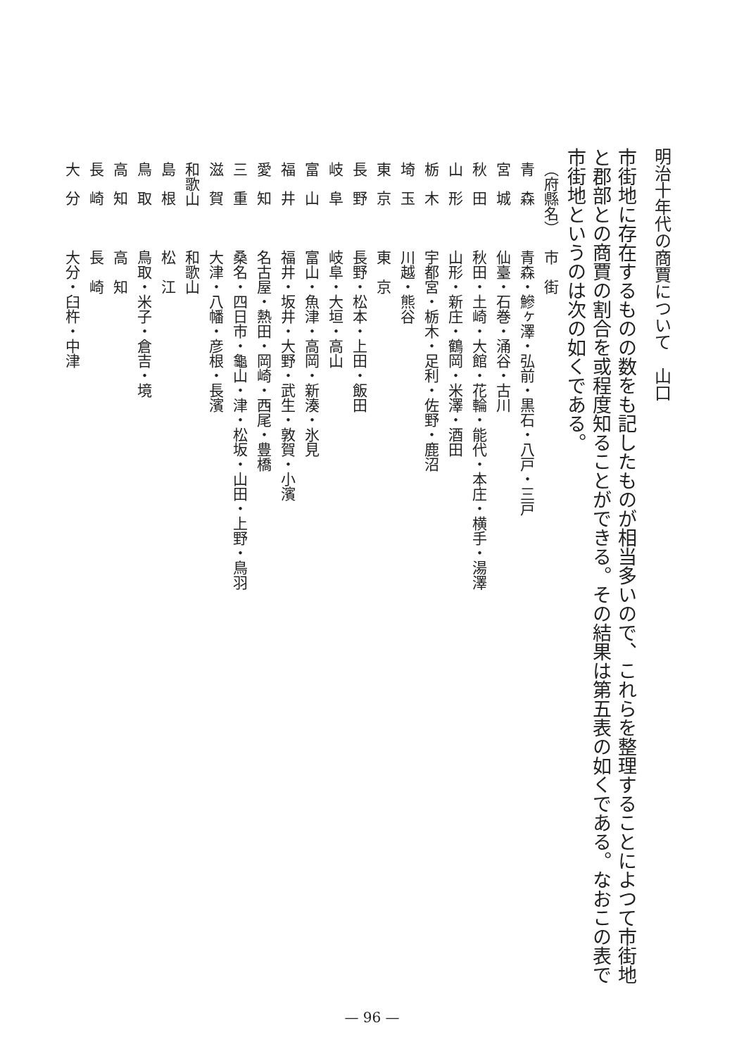明治十年代の商賈について　山口
市街地に存在するものの数をも記したものが相当多いので、これらを整理することによつて市街地と郡部との商賈の割合を或程度知ることができる。その結果は第五表の如くである。なおこの表で市街地というのは次の如くである。
| （府縣名） | 市 街 |
| --- | --- |
| 青森 | 青森・鰺ヶ澤・弘前・黒石・八戸・三戸 |
| 宮城 | 仙臺・石巻・涌谷・古川 |
| 秋田 | 秋田・土崎・大館・花輪・能代・本庄・横手・湯澤 |
| 山形 | 山形・新庄・鶴岡・米澤・酒田 |
| 栃木 | 宇都宮・栃木・足利・佐野・鹿沼 |
| 埼玉 | 川越・熊谷 |
| 東京 | 東 京 |
| 長野 | 長野・松本・上田・飯田 |
| 岐阜 | 岐阜・大垣・高山 |
| 富山 | 富山・魚津・高岡・新湊・氷見 |
| 福井 | 福井・坂井・大野・武生・敦賀・小濱 |
| 愛知 | 名古屋・熱田・岡崎・西尾・豊橋 |
| 三重 | 桑名・四日市・龜山・津・松坂・山田・上野・鳥羽 |
| 滋賀 | 大津・八幡・彦根・長濱 |
| 和歌山 | 和歌山 |
| 島根 | 松 江 |
| 鳥取 | 鳥取・米子・倉吉・境 |
| 高知 | 高 知 |
| 長崎 | 長 崎 |
| 大分 | 大分・臼杵・中津 |
— 96 —